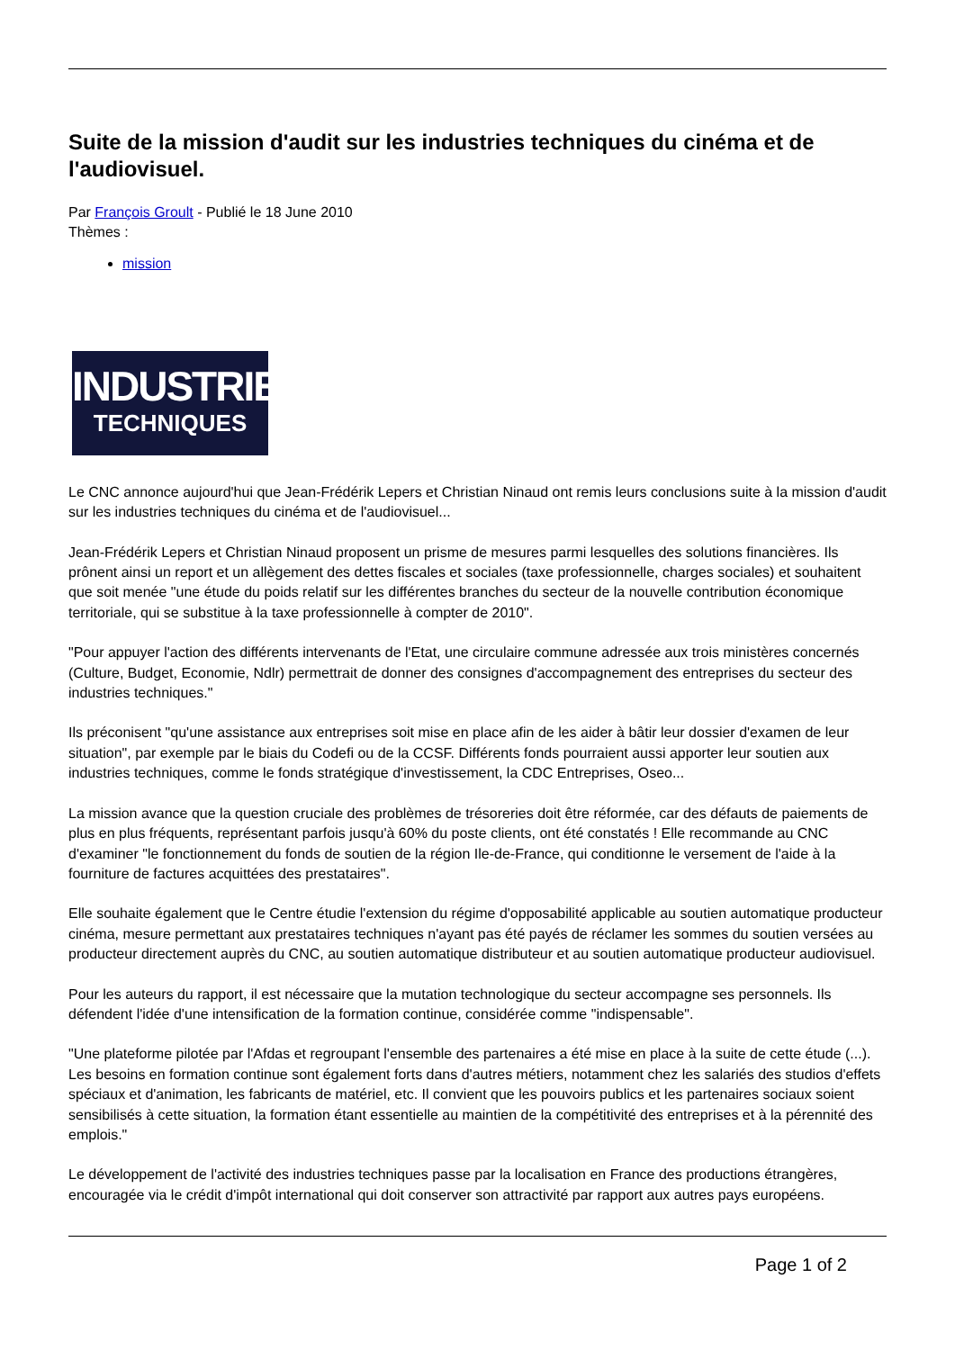Suite de la mission d'audit sur les industries techniques du cinéma et de l'audiovisuel.
Par François Groult - Publié le 18 June 2010
Thèmes :
mission
INDUSTRIES
TECHNIQUES
Le CNC annonce aujourd'hui que Jean-Frédérik Lepers et Christian Ninaud ont remis leurs conclusions suite à la mission d'audit sur les industries techniques du cinéma et de l'audiovisuel...
Jean-Frédérik Lepers et Christian Ninaud proposent un prisme de mesures parmi lesquelles des solutions financières. Ils prônent ainsi un report et un allègement des dettes fiscales et sociales (taxe professionnelle, charges sociales) et souhaitent que soit menée "une étude du poids relatif sur les différentes branches du secteur de la nouvelle contribution économique territoriale, qui se substitue à la taxe professionnelle à compter de 2010".
"Pour appuyer l'action des différents intervenants de l'Etat, une circulaire commune adressée aux trois ministères concernés (Culture, Budget, Economie, Ndlr) permettrait de donner des consignes d'accompagnement des entreprises du secteur des industries techniques."
Ils préconisent "qu'une assistance aux entreprises soit mise en place afin de les aider à bâtir leur dossier d'examen de leur situation", par exemple par le biais du Codefi ou de la CCSF. Différents fonds pourraient aussi apporter leur soutien aux industries techniques, comme le fonds stratégique d'investissement, la CDC Entreprises, Oseo...
La mission avance que la question cruciale des problèmes de trésoreries doit être réformée, car des défauts de paiements de plus en plus fréquents, représentant parfois jusqu'à 60% du poste clients, ont été constatés ! Elle recommande au CNC d'examiner "le fonctionnement du fonds de soutien de la région Ile-de-France, qui conditionne le versement de l'aide à la fourniture de factures acquittées des prestataires".
Elle souhaite également que le Centre étudie l'extension du régime d'opposabilité applicable au soutien automatique producteur cinéma, mesure permettant aux prestataires techniques n'ayant pas été payés de réclamer les sommes du soutien versées au producteur directement auprès du CNC, au soutien automatique distributeur et au soutien automatique producteur audiovisuel.
Pour les auteurs du rapport, il est nécessaire que la mutation technologique du secteur accompagne ses personnels. Ils défendent l'idée d'une intensification de la formation continue, considérée comme "indispensable".
"Une plateforme pilotée par l'Afdas et regroupant l'ensemble des partenaires a été mise en place à la suite de cette étude (...). Les besoins en formation continue sont également forts dans d'autres métiers, notamment chez les salariés des studios d'effets spéciaux et d'animation, les fabricants de matériel, etc. Il convient que les pouvoirs publics et les partenaires sociaux soient sensibilisés à cette situation, la formation étant essentielle au maintien de la compétitivité des entreprises et à la pérennité des emplois."
Le développement de l'activité des industries techniques passe par la localisation en France des productions étrangères, encouragée via le crédit d'impôt international qui doit conserver son attractivité par rapport aux autres pays européens.
Page 1 of 2